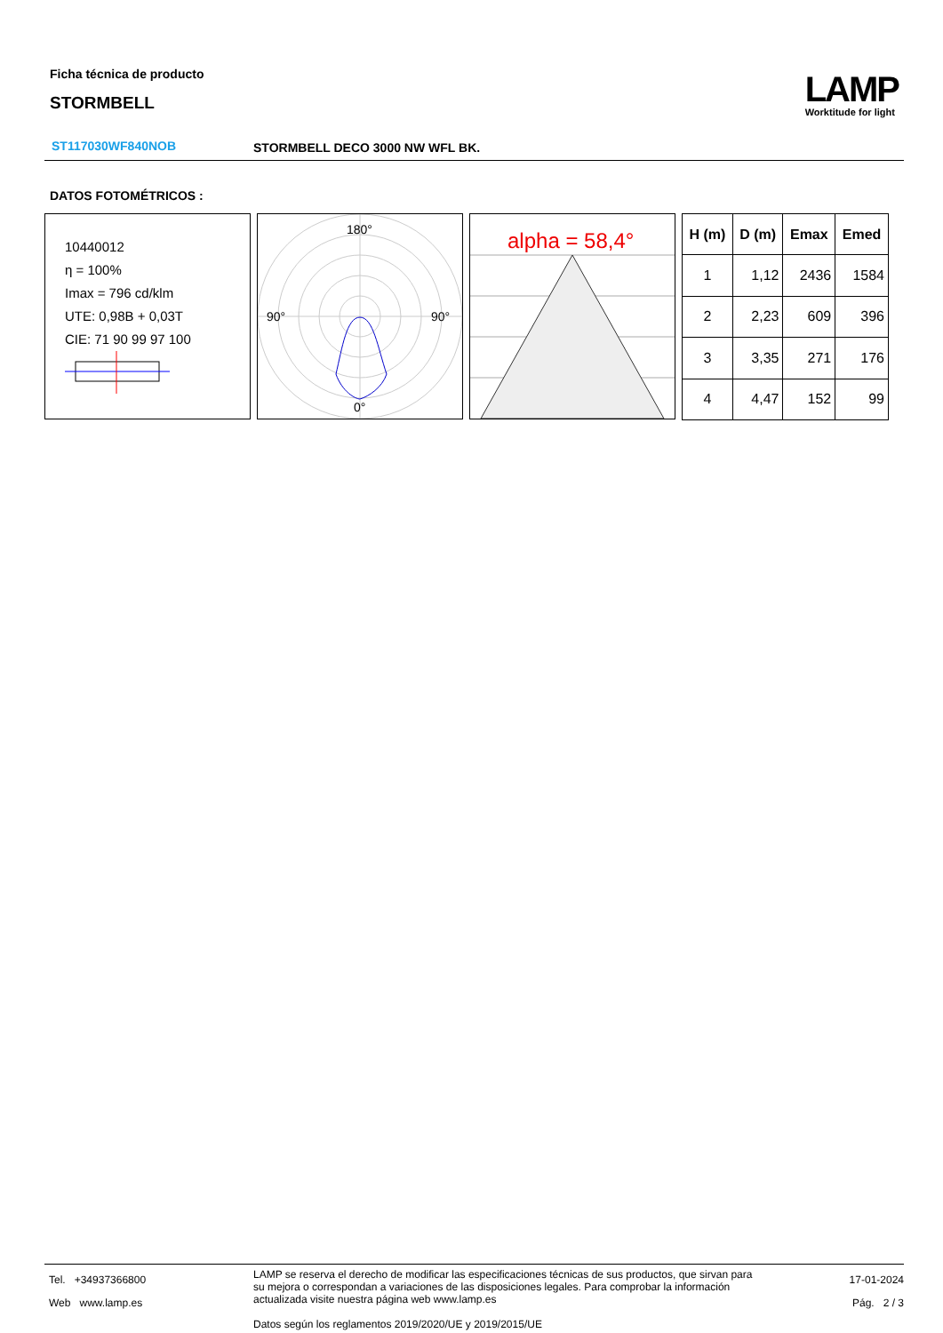Ficha técnica de producto
STORMBELL
LAMP
Worktitude for light
ST117030WF840NOB STORMBELL DECO 3000 NW WFL BK.
DATOS FOTOMÉTRICOS :
10440012
η = 100%
Imax = 796 cd/klm
UTE: 0,98B + 0,03T
CIE: 71 90 99 97 100
180°
90°
90°
0°
alpha = 58,4°
| H (m) | D (m) | Emax | Emed |
| --- | --- | --- | --- |
| 1 | 1,12 | 2436 | 1584 |
| 2 | 2,23 | 609 | 396 |
| 3 | 3,35 | 271 | 176 |
| 4 | 4,47 | 152 | 99 |
Tel. +34937366800
Web www.lamp.es
LAMP se reserva el derecho de modificar las especificaciones técnicas de sus productos, que sirvan para su mejora o correspondan a variaciones de las disposiciones legales. Para comprobar la información actualizada visite nuestra página web www.lamp.es
Datos según los reglamentos 2019/2020/UE y 2019/2015/UE
17-01-2024
Pág. 2 / 3